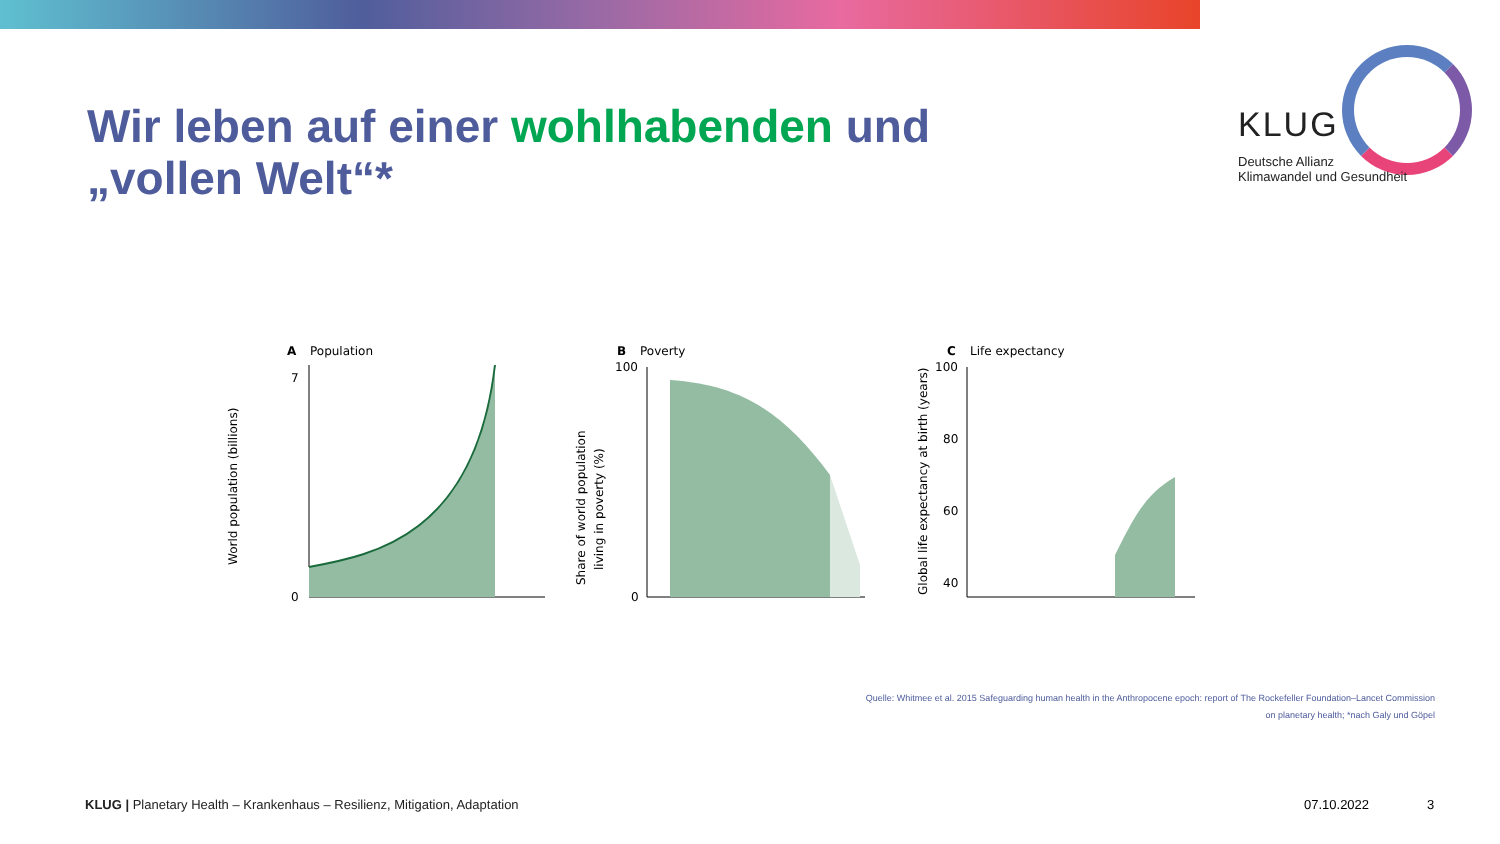Wir leben auf einer wohlhabenden und
„vollen Welt“*
KLUG
Deutsche Allianz
Klimawandel und Gesundheit
A
Population
World population (billions)
0
7
B
Poverty
Share of world population
living in poverty (%)
100
0
C
Life expectancy
Global life expectancy at birth (years)
100
80
60
40
Quelle: Whitmee et al. 2015 Safeguarding human health in the Anthropocene epoch: report of The Rockefeller Foundation–Lancet Commission
on planetary health; *nach Galy und Göpel
KLUG | Planetary Health – Krankenhaus – Resilienz, Mitigation, Adaptation
07.10.2022 3